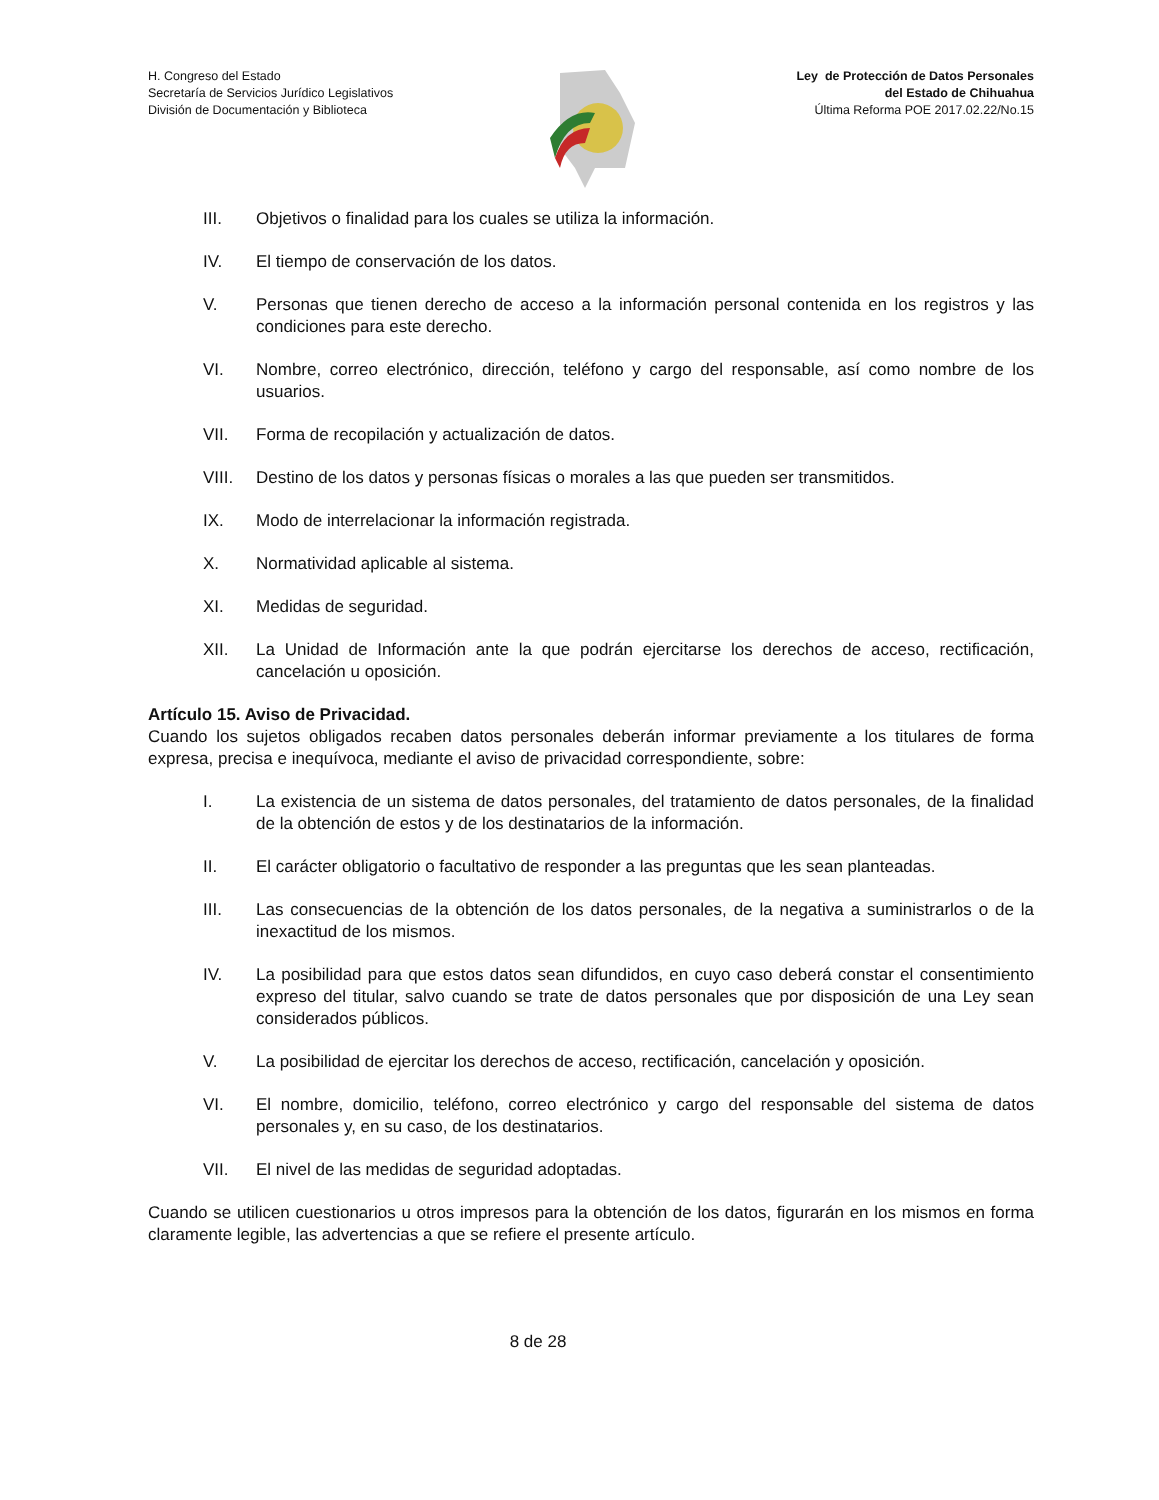H. Congreso del Estado
Secretaría de Servicios Jurídico Legislativos
División de Documentación y Biblioteca
Ley de Protección de Datos Personales
del Estado de Chihuahua
Última Reforma POE 2017.02.22/No.15
III. Objetivos o finalidad para los cuales se utiliza la información.
IV. El tiempo de conservación de los datos.
V. Personas que tienen derecho de acceso a la información personal contenida en los registros y las condiciones para este derecho.
VI. Nombre, correo electrónico, dirección, teléfono y cargo del responsable, así como nombre de los usuarios.
VII. Forma de recopilación y actualización de datos.
VIII. Destino de los datos y personas físicas o morales a las que pueden ser transmitidos.
IX. Modo de interrelacionar la información registrada.
X. Normatividad aplicable al sistema.
XI. Medidas de seguridad.
XII. La Unidad de Información ante la que podrán ejercitarse los derechos de acceso, rectificación, cancelación u oposición.
Artículo 15. Aviso de Privacidad.
Cuando los sujetos obligados recaben datos personales deberán informar previamente a los titulares de forma expresa, precisa e inequívoca, mediante el aviso de privacidad correspondiente, sobre:
I. La existencia de un sistema de datos personales, del tratamiento de datos personales, de la finalidad de la obtención de estos y de los destinatarios de la información.
II. El carácter obligatorio o facultativo de responder a las preguntas que les sean planteadas.
III. Las consecuencias de la obtención de los datos personales, de la negativa a suministrarlos o de la inexactitud de los mismos.
IV. La posibilidad para que estos datos sean difundidos, en cuyo caso deberá constar el consentimiento expreso del titular, salvo cuando se trate de datos personales que por disposición de una Ley sean considerados públicos.
V. La posibilidad de ejercitar los derechos de acceso, rectificación, cancelación y oposición.
VI. El nombre, domicilio, teléfono, correo electrónico y cargo del responsable del sistema de datos personales y, en su caso, de los destinatarios.
VII. El nivel de las medidas de seguridad adoptadas.
Cuando se utilicen cuestionarios u otros impresos para la obtención de los datos, figurarán en los mismos en forma claramente legible, las advertencias a que se refiere el presente artículo.
8 de 28